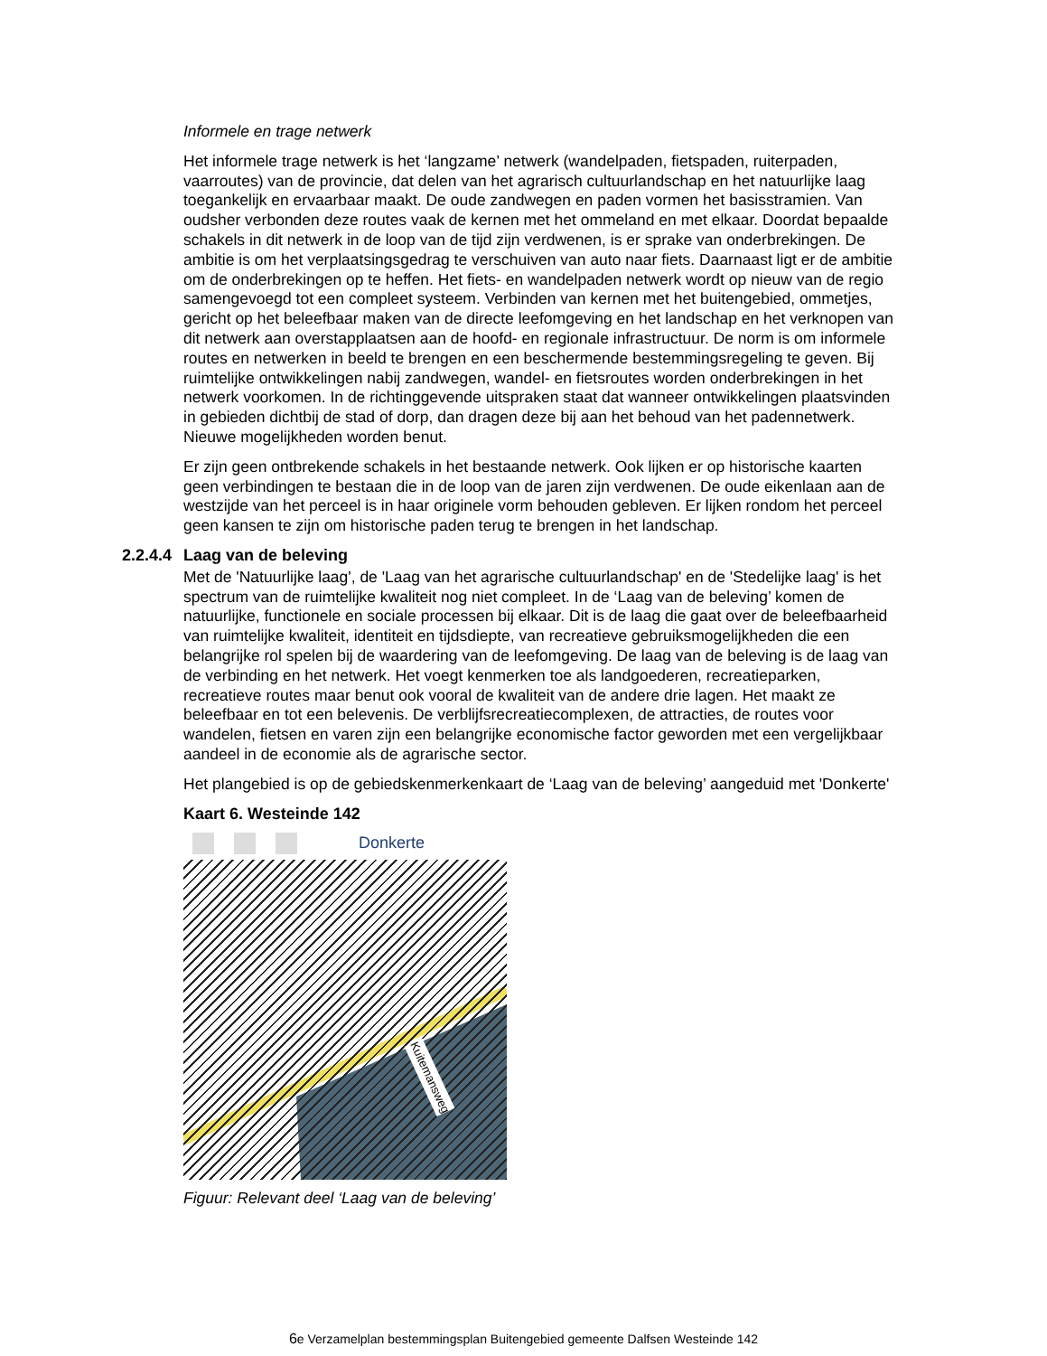Informele en trage netwerk
Het informele trage netwerk is het ‘langzame’ netwerk (wandelpaden, fietspaden, ruiterpaden, vaarroutes) van de provincie, dat delen van het agrarisch cultuurlandschap en het natuurlijke laag toegankelijk en ervaarbaar maakt. De oude zandwegen en paden vormen het basisstramien. Van oudsher verbonden deze routes vaak de kernen met het ommeland en met elkaar. Doordat bepaalde schakels in dit netwerk in de loop van de tijd zijn verdwenen, is er sprake van onderbrekingen. De ambitie is om het verplaatsingsgedrag te verschuiven van auto naar fiets. Daarnaast ligt er de ambitie om de onderbrekingen op te heffen. Het fiets- en wandelpaden netwerk wordt op nieuw van de regio samengevoegd tot een compleet systeem. Verbinden van kernen met het buitengebied, ommetjes, gericht op het beleefbaar maken van de directe leefomgeving en het landschap en het verknopen van dit netwerk aan overstapplaatsen aan de hoofd- en regionale infrastructuur. De norm is om informele routes en netwerken in beeld te brengen en een beschermende bestemmingsregeling te geven. Bij ruimtelijke ontwikkelingen nabij zandwegen, wandel- en fietsroutes worden onderbrekingen in het netwerk voorkomen. In de richtinggevende uitspraken staat dat wanneer ontwikkelingen plaatsvinden in gebieden dichtbij de stad of dorp, dan dragen deze bij aan het behoud van het padennetwerk. Nieuwe mogelijkheden worden benut.
Er zijn geen ontbrekende schakels in het bestaande netwerk. Ook lijken er op historische kaarten geen verbindingen te bestaan die in de loop van de jaren zijn verdwenen. De oude eikenlaan aan de westzijde van het perceel is in haar originele vorm behouden gebleven. Er lijken rondom het perceel geen kansen te zijn om historische paden terug te brengen in het landschap.
2.2.4.4 Laag van de beleving
Met de 'Natuurlijke laag', de 'Laag van het agrarische cultuurlandschap' en de 'Stedelijke laag' is het spectrum van de ruimtelijke kwaliteit nog niet compleet. In de ‘Laag van de beleving’ komen de natuurlijke, functionele en sociale processen bij elkaar. Dit is de laag die gaat over de beleefbaarheid van ruimtelijke kwaliteit, identiteit en tijdsdiepte, van recreatieve gebruiksmogelijkheden die een belangrijke rol spelen bij de waardering van de leefomgeving. De laag van de beleving is de laag van de verbinding en het netwerk. Het voegt kenmerken toe als landgoederen, recreatieparken, recreatieve routes maar benut ook vooral de kwaliteit van de andere drie lagen. Het maakt ze beleefbaar en tot een belevenis. De verblijfsrecreatiecomplexen, de attracties, de routes voor wandelen, fietsen en varen zijn een belangrijke economische factor geworden met een vergelijkbaar aandeel in de economie als de agrarische sector.
Het plangebied is op de gebiedskenmerkenkaart de ‘Laag van de beleving’ aangeduid met 'Donkerte'
Kaart 6. Westeinde 142
Donkerte
Kuitemansweg
Figuur: Relevant deel ‘Laag van de beleving’
6e Verzamelplan bestemmingsplan Buitengebied gemeente Dalfsen Westeinde 142